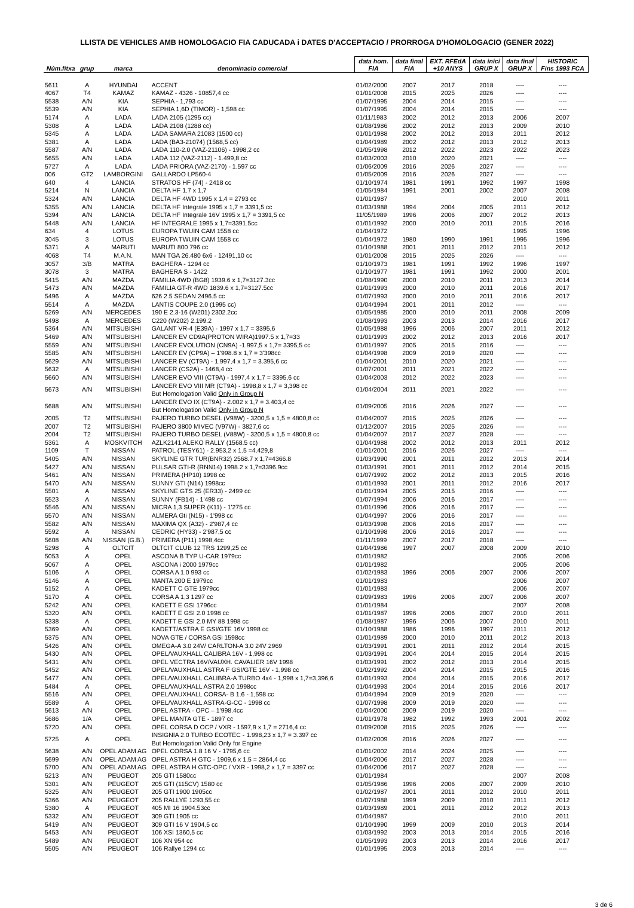LLISTA DE VEHICLES AMB HOMOLOGACIO FIA CADUCADA i DATES D'ACCEPTACIO / PRORROGA D'HOMOLOGACIO (GENER 2022)
| Núm.fitxa | grup | marca | denominacio comercial | data hom. FIA | data final FIA | EXT. RFEdA +10 ANYS | data inici GRUP X | data final GRUP X | HISTORIC Fins 1993 FCA |
| --- | --- | --- | --- | --- | --- | --- | --- | --- | --- |
| 5611 | A | HYUNDAI | ACCENT | 01/02/2000 | 2007 | 2017 | 2018 | ---- | ---- |
| 4067 | T4 | KAMAZ | KAMAZ - 4326 - 10857,4 cc | 01/01/2008 | 2015 | 2025 | 2026 | ---- | ---- |
| 5538 | A/N | KIA | SEPHIA - 1,793 cc | 01/07/1995 | 2004 | 2014 | 2015 | ---- | ---- |
| 5539 | A/N | KIA | SEPHIA 1,6D (TIMOR) - 1,598 cc | 01/07/1995 | 2004 | 2014 | 2015 | ---- | ---- |
| 5174 | A | LADA | LADA 2105 (1295 cc) | 01/11/1983 | 2002 | 2012 | 2013 | 2006 | 2007 |
| 5308 | A | LADA | LADA 2108 (1288 cc) | 01/08/1986 | 2002 | 2012 | 2013 | 2009 | 2010 |
| 5345 | A | LADA | LADA SAMARA 21083 (1500 cc) | 01/01/1988 | 2002 | 2012 | 2013 | 2011 | 2012 |
| 5381 | A | LADA | LADA (BA3-21074) (1568,5 cc) | 01/04/1989 | 2002 | 2012 | 2013 | 2012 | 2013 |
| 5587 | A/N | LADA | LADA 110-2.0 (VAZ-21106) - 1998,2 cc | 01/05/1998 | 2012 | 2022 | 2023 | 2022 | 2023 |
| 5655 | A/N | LADA | LADA 112 (VAZ-2112) - 1.499,8 cc | 01/03/2003 | 2010 | 2020 | 2021 | ---- | ---- |
| 5727 | A | LADA | LADA PRIORA (VAZ-2170) - 1.597 cc | 01/06/2009 | 2016 | 2026 | 2027 | ---- | ---- |
| 006 | GT2 | LAMBORGINI | GALLARDO LP560-4 | 01/05/2009 | 2016 | 2026 | 2027 | ---- | ---- |
| 640 | 4 | LANCIA | STRATOS HF (74) - 2418 cc | 01/10/1974 | 1981 | 1991 | 1992 | 1997 | 1998 |
| 5214 | N | LANCIA | DELTA HF 1.7 x 1,7 | 01/05/1984 | 1991 | 2001 | 2002 | 2007 | 2008 |
| 5324 | A/N | LANCIA | DELTA HF 4WD 1995 x 1,4 = 2793 cc | 01/01/1987 | | | | 2010 | 2011 |
| 5355 | A/N | LANCIA | DELTA HF Integrale 1995 x 1,7 = 3391,5 cc | 01/03/1988 | 1994 | 2004 | 2005 | 2011 | 2012 |
| 5394 | A/N | LANCIA | DELTA HF Integrale 16V 1995 x 1,7 = 3391,5 cc | 11/05/1989 | 1996 | 2006 | 2007 | 2012 | 2013 |
| 5448 | A/N | LANCIA | HF INTEGRALE 1995 x 1,7=3391.5cc | 01/01/1992 | 2000 | 2010 | 2011 | 2015 | 2016 |
| 634 | 4 | LOTUS | EUROPA TWUIN CAM 1558 cc | 01/04/1972 | | | | 1995 | 1996 |
| 3045 | 3 | LOTUS | EUROPA TWUIN CAM 1558 cc | 01/04/1972 | 1980 | 1990 | 1991 | 1995 | 1996 |
| 5371 | A | MARUTI | MARUTI 800 796 cc | 01/10/1988 | 2001 | 2011 | 2012 | 2011 | 2012 |
| 4068 | T4 | M.A.N. | MAN TGA 26.480 6x6 - 12491,10 cc | 01/01/2008 | 2015 | 2025 | 2026 | ---- | ---- |
| 3057 | 3/B | MATRA | BAGHERA - 1294 cc | 01/10/1973 | 1981 | 1991 | 1992 | 1996 | 1997 |
| 3078 | 3 | MATRA | BAGHERA S - 1422 | 01/10/1977 | 1981 | 1991 | 1992 | 2000 | 2001 |
| 5415 | A/N | MAZDA | FAMILIA 4WD (BG8) 1939.6 x 1,7=3127.3cc | 01/08/1990 | 2000 | 2010 | 2011 | 2013 | 2014 |
| 5473 | A/N | MAZDA | FAMILIA GT-R 4WD 1839.6 x 1,7=3127.5cc | 01/01/1993 | 2000 | 2010 | 2011 | 2016 | 2017 |
| 5496 | A | MAZDA | 626 2.5 SEDAN 2496.5 cc | 01/07/1993 | 2000 | 2010 | 2011 | 2016 | 2017 |
| 5514 | A | MAZDA | LANTIS COUPE 2.0 (1995 cc) | 01/04/1994 | 2001 | 2011 | 2012 | ---- | ---- |
| 5269 | A/N | MERCEDES | 190 E 2.3-16 (W201) 2302.2cc | 01/05/1985 | 2000 | 2010 | 2011 | 2008 | 2009 |
| 5498 | A | MERCEDES | C220 (W202) 2.199.2 | 01/08/1993 | 2003 | 2013 | 2014 | 2016 | 2017 |
| 5364 | A/N | MITSUBISHI | GALANT VR-4 (E39A) - 1997 x 1,7 = 3395,6 | 01/05/1988 | 1996 | 2006 | 2007 | 2011 | 2012 |
| 5469 | A/N | MITSUBISHI | LANCER EV CD9A(PROTON WIRA)1997.5 x 1,7=33 | 01/01/1993 | 2002 | 2012 | 2013 | 2016 | 2017 |
| 5559 | A/N | MITSUBISHI | LANCER EVOLUTION (CN9A) -1.997,5 x 1,7= 3395,5 cc | 01/01/1997 | 2005 | 2015 | 2016 | ---- | ---- |
| 5585 | A/N | MITSUBISHI | LANCER EV (CP9A) – 1'998.8 x 1,7 = 3'398cc | 01/04/1998 | 2009 | 2019 | 2020 | ---- | ---- |
| 5629 | A/N | MITSUBISHI | LANCER EV (CT9A) - 1.997,4 x 1,7 = 3.395,6 cc | 01/04/2001 | 2010 | 2020 | 2021 | ---- | ---- |
| 5632 | A | MITSUBISHI | LANCER (CS2A) - 1468,4 cc | 01/07/2001 | 2011 | 2021 | 2022 | ---- | ---- |
| 5660 | A/N | MITSUBISHI | LANCER EVO VIII (CT9A) - 1997,4 x 1,7 = 3395,6 cc | 01/04/2003 | 2012 | 2022 | 2023 | ---- | ---- |
| 5673 | A/N | MITSUBISHI | LANCER EVO VIII MR (CT9A) - 1998,8 x 1,7 = 3,398 cc But Homologation Valid Only in Group N | 01/04/2004 | 2011 | 2021 | 2022 | ---- | ---- |
| 5688 | A/N | MITSUBISHI | LANCER EVO IX (CT9A) - 2.002 x 1,7 = 3.403,4 cc But Homologation Valid Only in Group N | 01/09/2005 | 2016 | 2026 | 2027 | ---- | ---- |
| 2005 | T2 | MITSUBISHI | PAJERO TURBO DESEL (V98W) - 3200,5 x 1,5 = 4800,8 cc | 01/04/2007 | 2015 | 2025 | 2026 | ---- | ---- |
| 2007 | T2 | MITSUBISHI | PAJERO 3800 MIVEC (V97W) - 3827,6 cc | 01/12/2007 | 2015 | 2025 | 2026 | ---- | ---- |
| 2004 | T2 | MITSUBISHI | PAJERO TURBO DESEL (V88W) - 3200,5 x 1,5 = 4800,8 cc | 01/04/2007 | 2017 | 2027 | 2028 | ---- | ---- |
| 5361 | A | MOSKVITCH | AZLK2141 ALEKO RALLY (1568.5 cc) | 01/04/1988 | 2002 | 2012 | 2013 | 2011 | 2012 |
| 1109 | T | NISSAN | PATROL (TESY61) - 2.953,2 x 1.5 =4.429,8 | 01/01/2001 | 2016 | 2026 | 2027 | ---- | ---- |
| 5405 | A/N | NISSAN | SKYLINE GTR TUR(BNR32) 2568.7 x 1,7=4366.8 | 01/03/1990 | 2001 | 2011 | 2012 | 2013 | 2014 |
| 5427 | A/N | NISSAN | PULSAR GTI-R (RNN14) 1998.2 x 1,7=3396.9cc | 01/03/1991 | 2001 | 2011 | 2012 | 2014 | 2015 |
| 5461 | A/N | NISSAN | PRIMERA (HP10) 1998 cc | 01/07/1992 | 2002 | 2012 | 2013 | 2015 | 2016 |
| 5470 | A/N | NISSAN | SUNNY GTI (N14) 1998cc | 01/01/1993 | 2001 | 2011 | 2012 | 2016 | 2017 |
| 5501 | A | NISSAN | SKYLINE GTS 25 (ER33) - 2499 cc | 01/01/1994 | 2005 | 2015 | 2016 | ---- | ---- |
| 5523 | A | NISSAN | SUNNY (FB14) - 1'498 cc | 01/07/1994 | 2006 | 2016 | 2017 | ---- | ---- |
| 5546 | A/N | NISSAN | MICRA 1,3 SUPER (K11) - 1'275 cc | 01/01/1996 | 2006 | 2016 | 2017 | ---- | ---- |
| 5570 | A/N | NISSAN | ALMERA Gti (N15) - 1'998 cc | 01/04/1997 | 2006 | 2016 | 2017 | ---- | ---- |
| 5582 | A/N | NISSAN | MAXIMA QX (A32) - 2'987,4 cc | 01/03/1998 | 2006 | 2016 | 2017 | ---- | ---- |
| 5592 | A | NISSAN | CEDRIC (HY33) - 2'987,5 cc | 01/10/1998 | 2006 | 2016 | 2017 | ---- | ---- |
| 5608 | A/N | NISSAN (G.B.) | PRIMERA (P11) 1998,4cc | 01/11/1999 | 2007 | 2017 | 2018 | ---- | ---- |
| 5298 | A | OLTCIT | OLTCIT CLUB 12 TRS 1299,25 cc | 01/04/1986 | 1997 | 2007 | 2008 | 2009 | 2010 |
| 5053 | A | OPEL | ASCONA B TYP U-CAR 1979cc | 01/01/1982 | | | | 2005 | 2006 |
| 5067 | A | OPEL | ASCONA i 2000 1979cc | 01/01/1982 | | | | 2005 | 2006 |
| 5106 | A | OPEL | CORSA A 1.0 993 cc | 01/02/1983 | 1996 | 2006 | 2007 | 2006 | 2007 |
| 5146 | A | OPEL | MANTA 200 E 1979cc | 01/01/1983 | | | | 2006 | 2007 |
| 5152 | A | OPEL | KADETT C GTE 1979cc | 01/01/1983 | | | | 2006 | 2007 |
| 5170 | A | OPEL | CORSA A 1,3 1297 cc | 01/09/1983 | 1996 | 2006 | 2007 | 2006 | 2007 |
| 5242 | A/N | OPEL | KADETT E GSI 1796cc | 01/01/1984 | | | | 2007 | 2008 |
| 5320 | A/N | OPEL | KADETT E GSI 2.0 1998 cc | 01/01/1987 | 1996 | 2006 | 2007 | 2010 | 2011 |
| 5338 | A | OPEL | KADETT E GSI 2.0 MY 88 1998 cc | 01/08/1987 | 1996 | 2006 | 2007 | 2010 | 2011 |
| 5369 | A/N | OPEL | KADETT/ASTRA E GSI/GTE 16V 1998 cc | 01/10/1988 | 1986 | 1996 | 1997 | 2011 | 2012 |
| 5375 | A/N | OPEL | NOVA GTE / CORSA GSi 1598cc | 01/01/1989 | 2000 | 2010 | 2011 | 2012 | 2013 |
| 5426 | A/N | OPEL | OMEGA-A 3.0 24V/ CARLTON-A 3.0 24V 2969 | 01/03/1991 | 2001 | 2011 | 2012 | 2014 | 2015 |
| 5430 | A/N | OPEL | OPEL/VAUXHALL CALIBRA 16V - 1,998 cc | 01/03/1991 | 2004 | 2014 | 2015 | 2014 | 2015 |
| 5431 | A/N | OPEL | OPEL VECTRA 16V/VAUXH. CAVALIER 16V 1998 | 01/03/1991 | 2002 | 2012 | 2013 | 2014 | 2015 |
| 5452 | A/N | OPEL | OPEL/VAUXHALL ASTRA F GSI/GTE 16V - 1,998 cc | 01/02/1992 | 2004 | 2014 | 2015 | 2015 | 2016 |
| 5477 | A/N | OPEL | OPEL/VAUXHALL CALIBRA-A TURBO 4x4 - 1,998 x 1,7=3,396,6 | 01/01/1993 | 2004 | 2014 | 2015 | 2016 | 2017 |
| 5484 | A | OPEL | OPEL/VAUXHALL ASTRA 2.0 1998cc | 01/04/1993 | 2004 | 2014 | 2015 | 2016 | 2017 |
| 5516 | A/N | OPEL | OPEL/VAUXHALL CORSA- B 1.6 - 1,598 cc | 01/04/1994 | 2009 | 2019 | 2020 | ---- | ---- |
| 5589 | A | OPEL | OPEL/VAUXHALL ASTRA-G-CC - 1998 cc | 01/07/1998 | 2009 | 2019 | 2020 | ---- | ---- |
| 5613 | A/N | OPEL | OPEL ASTRA - OPC – 1'998.4cc | 01/04/2000 | 2009 | 2019 | 2020 | ---- | ---- |
| 5686 | 1/A | OPEL | OPEL MANTA GTE - 1897 cc | 01/01/1978 | 1982 | 1992 | 1993 | 2001 | 2002 |
| 5720 | A/N | OPEL | OPEL CORSA D OCP / VXR - 1597,9 x 1,7 = 2716,4 cc | 01/09/2008 | 2015 | 2025 | 2026 | ---- | ---- |
| 5725 | A | OPEL | INSIGNIA 2.0 TURBO ECOTEC - 1.998,23 x 1,7 = 3.397 cc But Homologation Valid Only for Engine | 01/02/2009 | 2016 | 2026 | 2027 | ---- | ---- |
| 5638 | A/N | OPEL ADAM AG | OPEL CORSA 1.8 16 V - 1795,6 cc | 01/01/2002 | 2014 | 2024 | 2025 | ---- | ---- |
| 5699 | A/N | OPEL ADAM AG | OPEL ASTRA H GTC - 1909,6 x 1,5 = 2864,4 cc | 01/04/2006 | 2017 | 2027 | 2028 | ---- | ---- |
| 5700 | A/N | OPEL ADAM AG | OPEL ASTRA H GTC-OPC / VXR - 1998,2 x 1,7 = 3397 cc | 01/04/2006 | 2017 | 2027 | 2028 | ---- | ---- |
| 5213 | A/N | PEUGEOT | 205 GTI 1580cc | 01/01/1984 | | | | 2007 | 2008 |
| 5301 | A/N | PEUGEOT | 205 GTI (115CV) 1580 cc | 01/05/1986 | 1996 | 2006 | 2007 | 2009 | 2010 |
| 5325 | A/N | PEUGEOT | 205 GTI 1900 1905cc | 01/02/1987 | 2001 | 2011 | 2012 | 2010 | 2011 |
| 5366 | A/N | PEUGEOT | 205 RALLYE 1293,55 cc | 01/07/1988 | 1999 | 2009 | 2010 | 2011 | 2012 |
| 5380 | A | PEUGEOT | 405 MI 16 1904.53cc | 01/03/1989 | 2001 | 2011 | 2012 | 2012 | 2013 |
| 5332 | A/N | PEUGEOT | 309 GTI 1905 cc | 01/04/1987 | | | | 2010 | 2011 |
| 5419 | A/N | PEUGEOT | 309 GTI 16 V 1904,5 cc | 01/10/1990 | 1999 | 2009 | 2010 | 2013 | 2014 |
| 5453 | A/N | PEUGEOT | 106 XSI 1360,5 cc | 01/03/1992 | 2003 | 2013 | 2014 | 2015 | 2016 |
| 5489 | A/N | PEUGEOT | 106 XN 954 cc | 01/05/1993 | 2003 | 2013 | 2014 | 2016 | 2017 |
| 5505 | A/N | PEUGEOT | 106 Rallye 1294 cc | 01/01/1995 | 2003 | 2013 | 2014 | ---- | ---- |
3 de 6